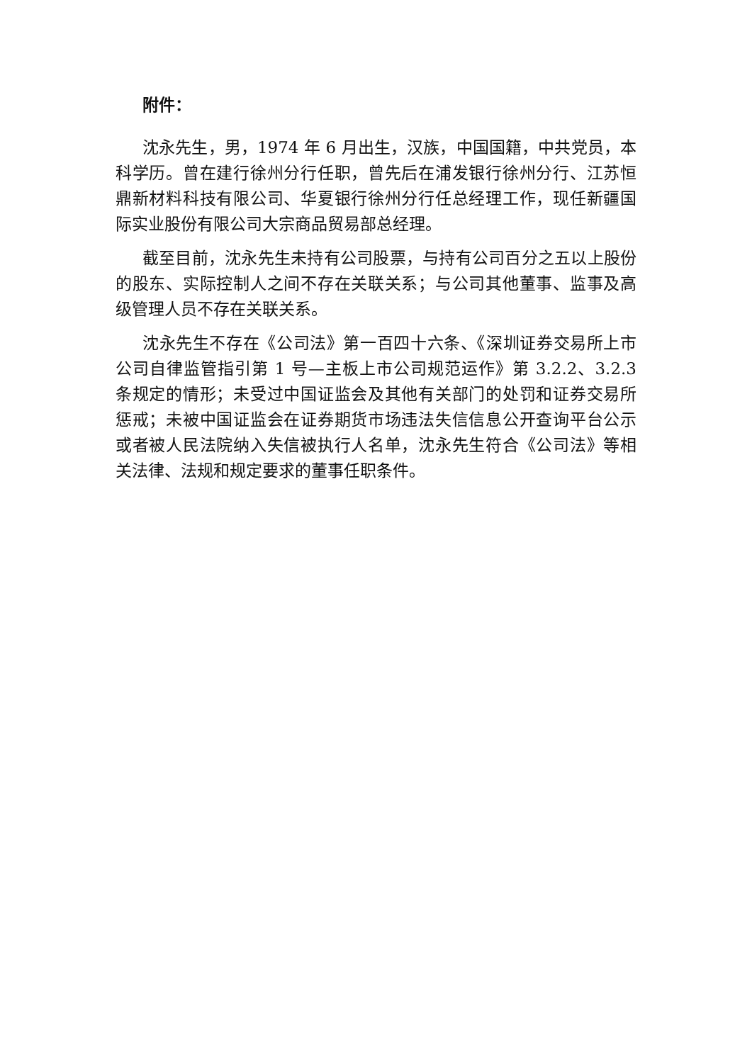附件：
沈永先生，男，1974 年 6 月出生，汉族，中国国籍，中共党员，本科学历。曾在建行徐州分行任职，曾先后在浦发银行徐州分行、江苏恒鼎新材料科技有限公司、华夏银行徐州分行任总经理工作，现任新疆国际实业股份有限公司大宗商品贸易部总经理。
截至目前，沈永先生未持有公司股票，与持有公司百分之五以上股份的股东、实际控制人之间不存在关联关系；与公司其他董事、监事及高级管理人员不存在关联关系。
沈永先生不存在《公司法》第一百四十六条、《深圳证券交易所上市公司自律监管指引第 1 号—主板上市公司规范运作》第 3.2.2、3.2.3 条规定的情形；未受过中国证监会及其他有关部门的处罚和证券交易所惩戒；未被中国证监会在证券期货市场违法失信信息公开查询平台公示或者被人民法院纳入失信被执行人名单，沈永先生符合《公司法》等相关法律、法规和规定要求的董事任职条件。